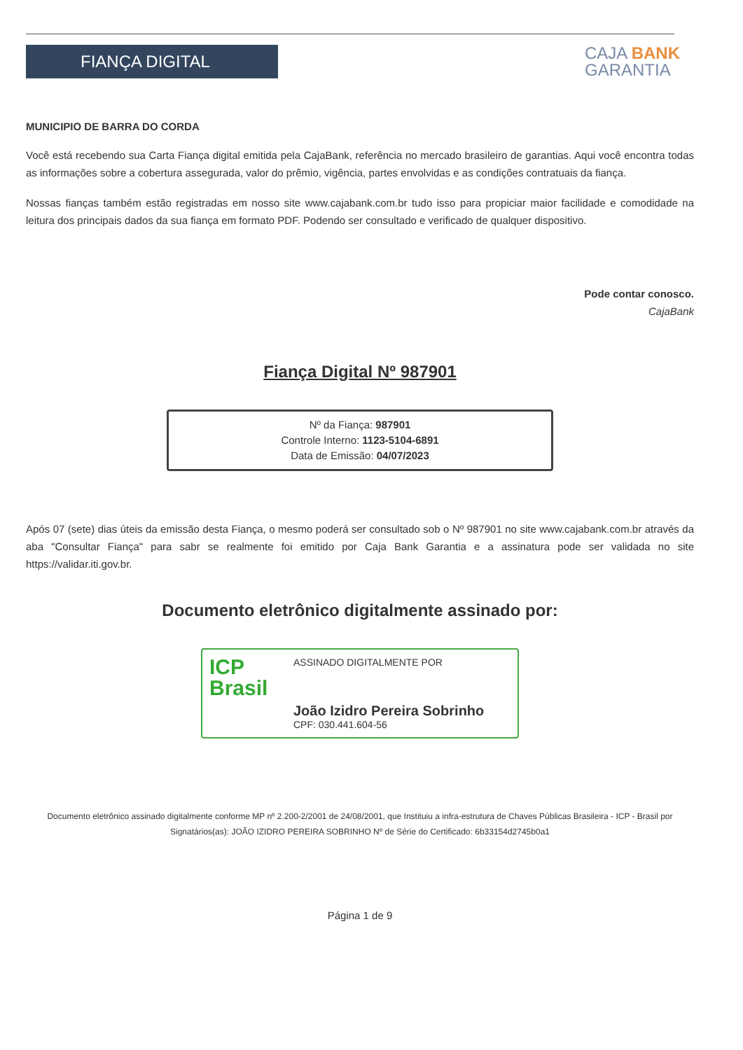FIANÇA DIGITAL
CAJA BANK
GARANTIA
MUNICIPIO DE BARRA DO CORDA
Você está recebendo sua Carta Fiança digital emitida pela CajaBank, referência no mercado brasileiro de garantias. Aqui você encontra todas as informações sobre a cobertura assegurada, valor do prêmio, vigência, partes envolvidas e as condições contratuais da fiança.
Nossas fianças também estão registradas em nosso site www.cajabank.com.br tudo isso para propiciar maior facilidade e comodidade na leitura dos principais dados da sua fiança em formato PDF. Podendo ser consultado e verificado de qualquer dispositivo.
Pode contar conosco.
CajaBank
Fiança Digital Nº 987901
Nº da Fiança: 987901
Controle Interno: 1123-5104-6891
Data de Emissão: 04/07/2023
Após 07 (sete) dias úteis da emissão desta Fiança, o mesmo poderá ser consultado sob o Nº 987901 no site www.cajabank.com.br através da aba "Consultar Fiança" para sabr se realmente foi emitido por Caja Bank Garantia e a assinatura pode ser validada no site https://validar.iti.gov.br.
Documento eletrônico digitalmente assinado por:
ICP
Brasil
ASSINADO DIGITALMENTE POR
João Izidro Pereira Sobrinho
CPF: 030.441.604-56
Documento eletrônico assinado digitalmente conforme MP nº 2.200-2/2001 de 24/08/2001, que Instituiu a infra-estrutura de Chaves Públicas Brasileira - ICP - Brasil por Signatários(as): JOÃO IZIDRO PEREIRA SOBRINHO Nº de Série do Certificado: 6b33154d2745b0a1
Página 1 de 9